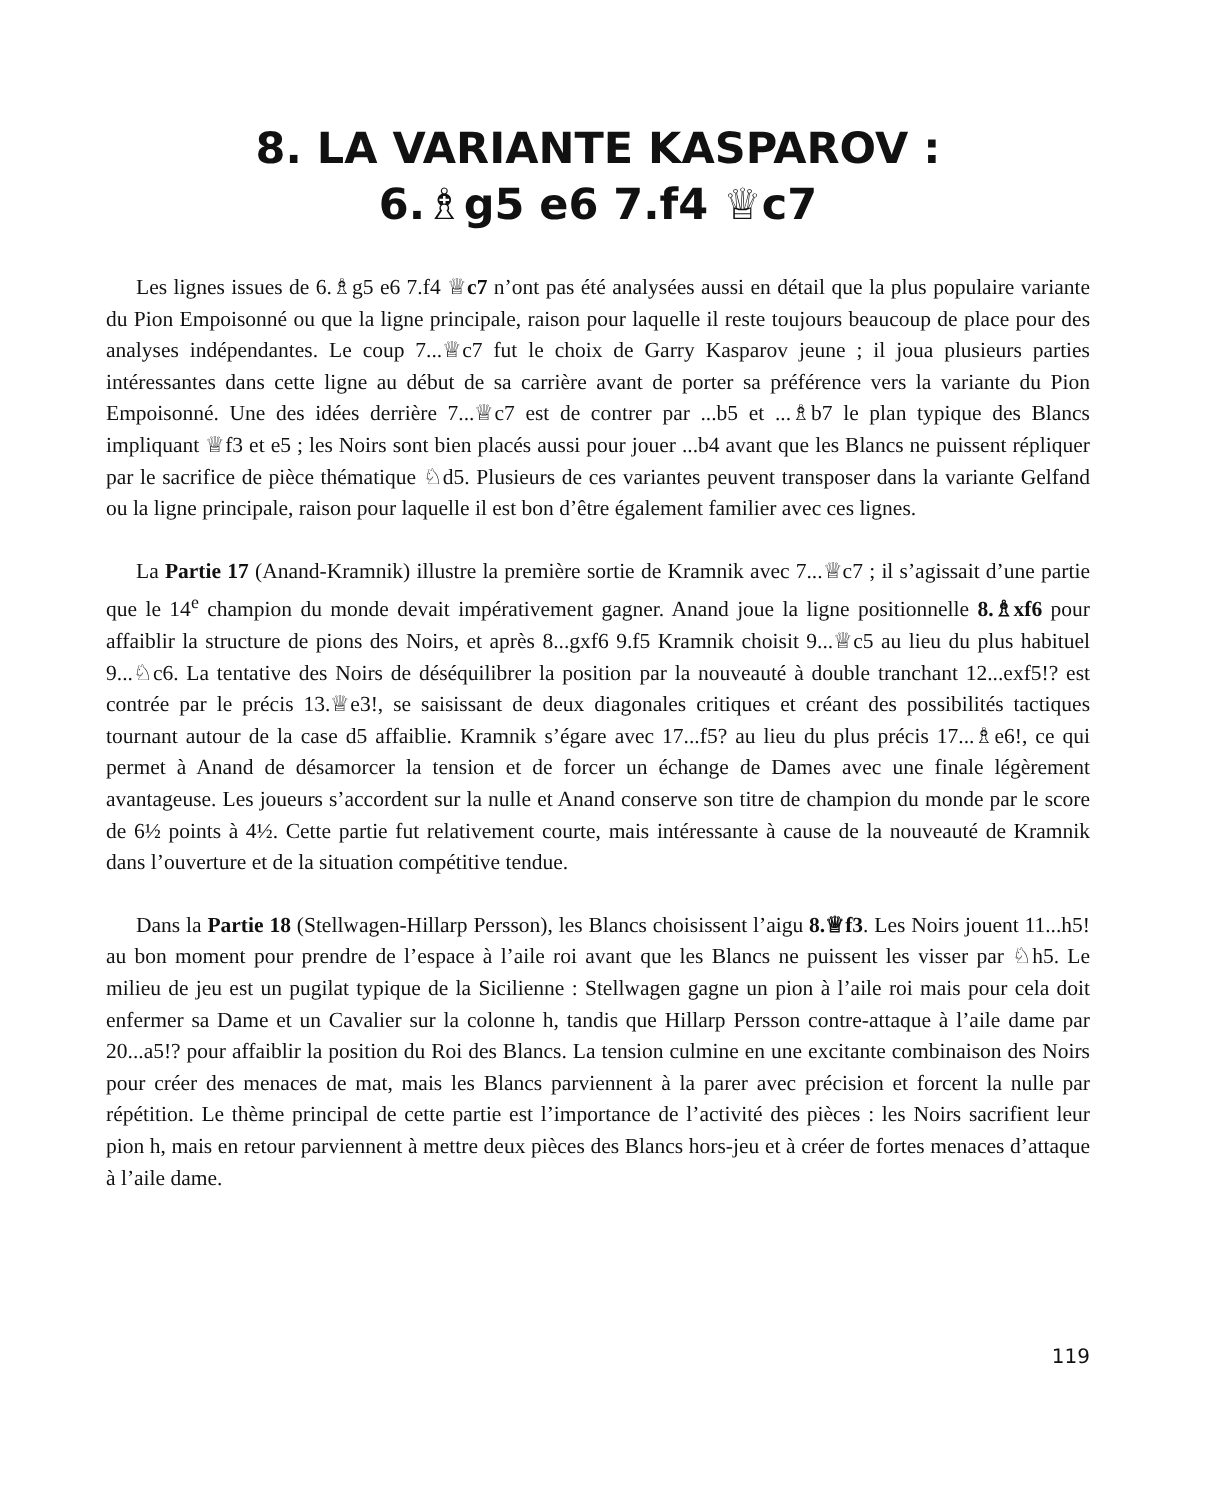8. LA VARIANTE KASPAROV :
6.♗g5 e6 7.f4 ♕c7
Les lignes issues de 6.♗g5 e6 7.f4 ♕c7 n’ont pas été analysées aussi en détail que la plus populaire variante du Pion Empoisonné ou que la ligne principale, raison pour laquelle il reste toujours beaucoup de place pour des analyses indépendantes. Le coup 7...♕c7 fut le choix de Garry Kasparov jeune ; il joua plusieurs parties intéressantes dans cette ligne au début de sa carrière avant de porter sa préférence vers la variante du Pion Empoisonné. Une des idées derrière 7...♕c7 est de contrer par ...b5 et ...♗b7 le plan typique des Blancs impliquant ♕f3 et e5 ; les Noirs sont bien placés aussi pour jouer ...b4 avant que les Blancs ne puissent répliquer par le sacrifice de pièce thématique ♘d5. Plusieurs de ces variantes peuvent transposer dans la variante Gelfand ou la ligne principale, raison pour laquelle il est bon d’être également familier avec ces lignes.
La Partie 17 (Anand-Kramnik) illustre la première sortie de Kramnik avec 7...♕c7 ; il s’agissait d’une partie que le 14<sup>e</sup> champion du monde devait impérativement gagner. Anand joue la ligne positionnelle 8.♗xf6 pour affaiblir la structure de pions des Noirs, et après 8...gxf6 9.f5 Kramnik choisit 9...♕c5 au lieu du plus habituel 9...♘c6. La tentative des Noirs de déséquilibrer la position par la nouveauté à double tranchant 12...exf5!? est contrée par le précis 13.♕e3!, se saisissant de deux diagonales critiques et créant des possibilités tactiques tournant autour de la case d5 affaiblie. Kramnik s’égare avec 17...f5? au lieu du plus précis 17...♗e6!, ce qui permet à Anand de désamorcer la tension et de forcer un échange de Dames avec une finale légèrement avantageuse. Les joueurs s’accordent sur la nulle et Anand conserve son titre de champion du monde par le score de 6½ points à 4½. Cette partie fut relativement courte, mais intéressante à cause de la nouveauté de Kramnik dans l’ouverture et de la situation compétitive tendue.
Dans la Partie 18 (Stellwagen-Hillarp Persson), les Blancs choisissent l’aigu 8.♕f3. Les Noirs jouent 11...h5! au bon moment pour prendre de l’espace à l’aile roi avant que les Blancs ne puissent les visser par ♘h5. Le milieu de jeu est un pugilat typique de la Sicilienne : Stellwagen gagne un pion à l’aile roi mais pour cela doit enfermer sa Dame et un Cavalier sur la colonne h, tandis que Hillarp Persson contre-attaque à l’aile dame par 20...a5!? pour affaiblir la position du Roi des Blancs. La tension culmine en une excitante combinaison des Noirs pour créer des menaces de mat, mais les Blancs parviennent à la parer avec précision et forcent la nulle par répétition. Le thème principal de cette partie est l’importance de l’activité des pièces : les Noirs sacrifient leur pion h, mais en retour parviennent à mettre deux pièces des Blancs hors-jeu et à créer de fortes menaces d’attaque à l’aile dame.
119